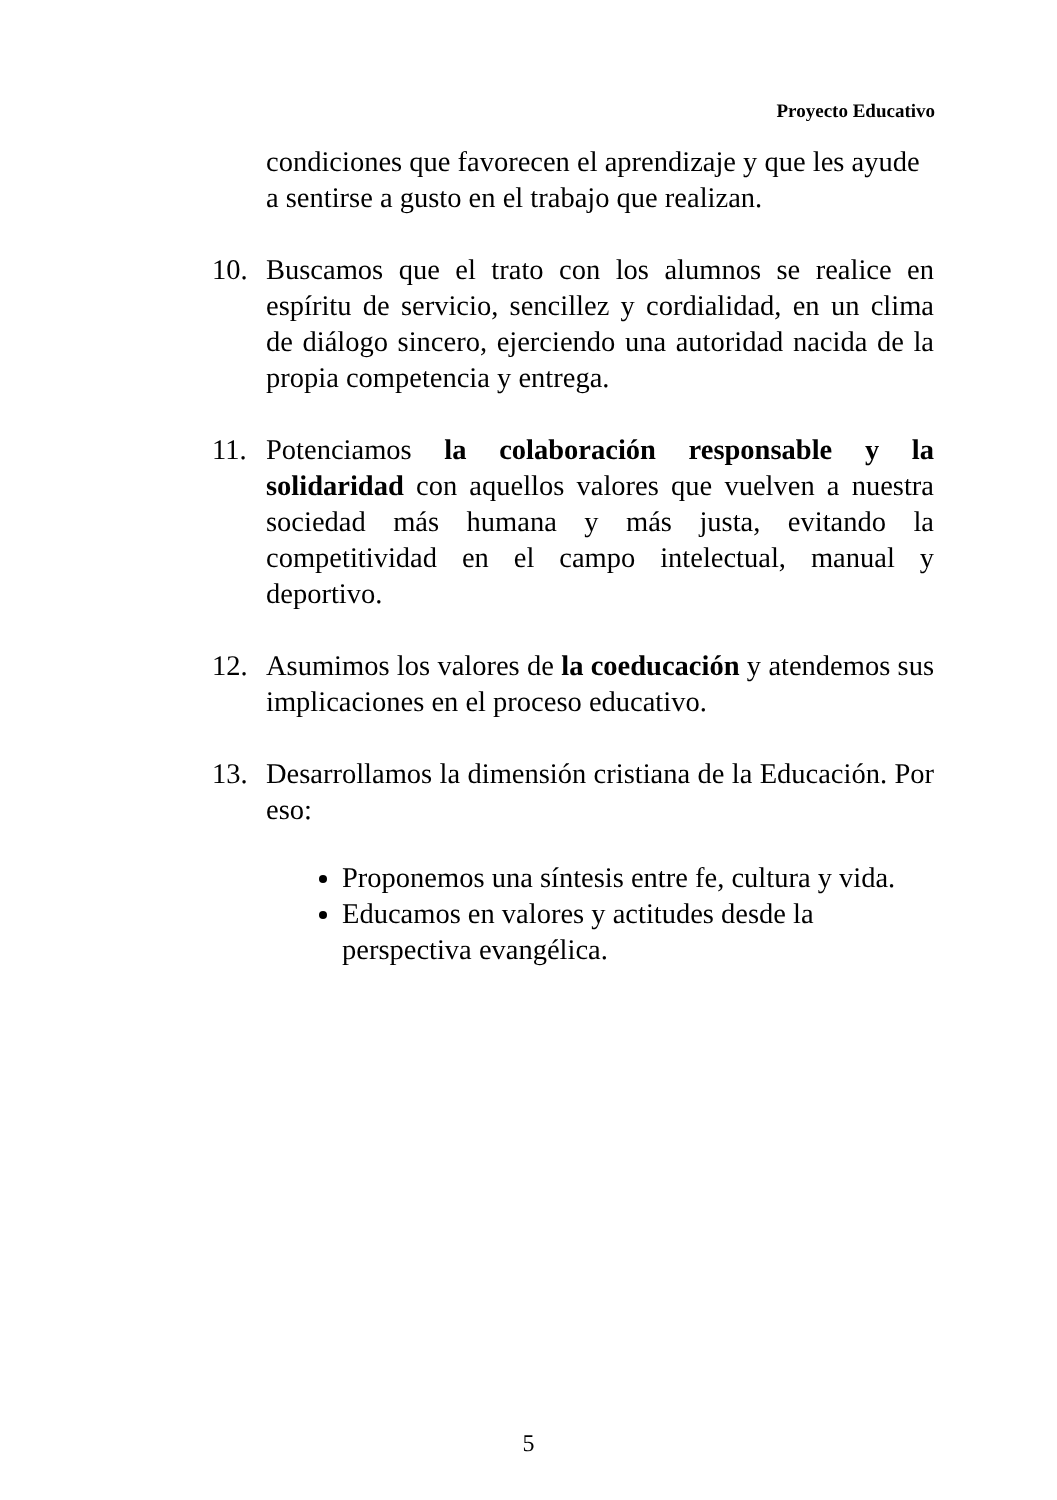Proyecto Educativo
condiciones que favorecen el aprendizaje y que les ayude a sentirse a gusto en el trabajo que realizan.
10. Buscamos que el trato con los alumnos se realice en espíritu de servicio, sencillez y cordialidad, en un clima de diálogo sincero, ejerciendo una autoridad nacida de la propia competencia y entrega.
11. Potenciamos la colaboración responsable y la solidaridad con aquellos valores que vuelven a nuestra sociedad más humana y más justa, evitando la competitividad en el campo intelectual, manual y deportivo.
12. Asumimos los valores de la coeducación y atendemos sus implicaciones en el proceso educativo.
13. Desarrollamos la dimensión cristiana de la Educación. Por eso:
Proponemos una síntesis entre fe, cultura y vida.
Educamos en valores y actitudes desde la perspectiva evangélica.
5